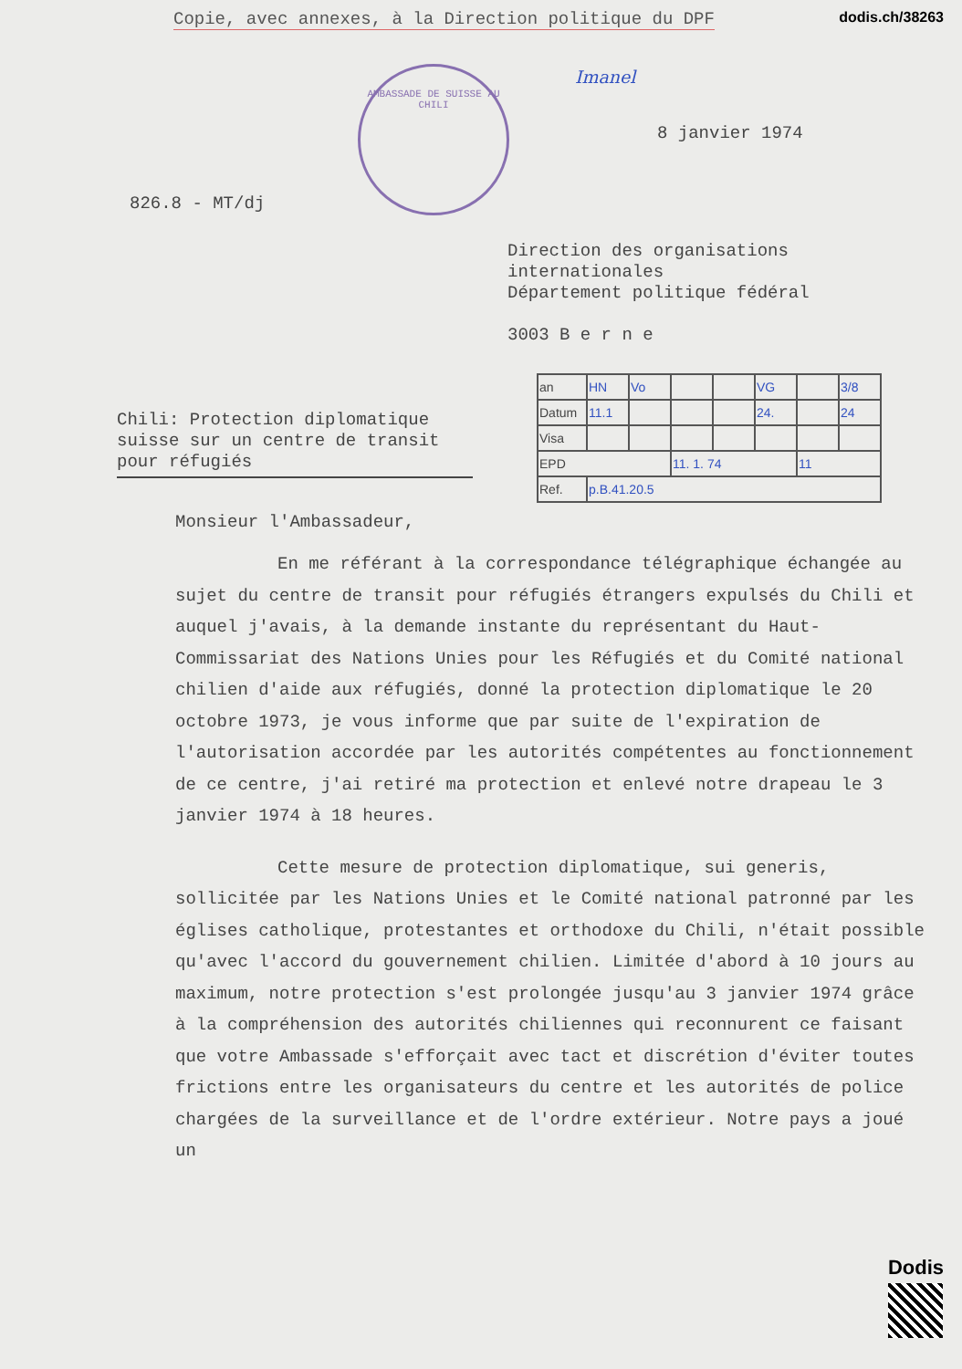Copie, avec annexes, à la Direction politique du DPF dodis.ch/38263
AMBASSADE DE SUISSE AU CHILI
Imanel
8 janvier 1974
826.8 - MT/dj
Direction des organisations
internationales
Département politique fédéral
3003 B e r n e
Chili: Protection diplomatique suisse sur un centre de transit pour réfugiés
| an | HN | Vo | | | VG | | 3/8 |
| Datum | 11.1 | | | | 24. | | 24 |
| Visa | | | | | | | |
| EPD | | | 11. 1. 74 | | | 11 | |
| Ref. | p.B.41.20.5 | | | | | | |
Monsieur l'Ambassadeur,
En me référant à la correspondance télégraphique échangée au sujet du centre de transit pour réfugiés étrangers expulsés du Chili et auquel j'avais, à la demande instante du représentant du Haut-Commissariat des Nations Unies pour les Réfugiés et du Comité national chilien d'aide aux réfugiés, donné la protection diplomatique le 20 octobre 1973, je vous informe que par suite de l'expiration de l'autorisation accordée par les autorités compétentes au fonctionnement de ce centre, j'ai retiré ma protection et enlevé notre drapeau le 3 janvier 1974 à 18 heures.
Cette mesure de protection diplomatique, sui generis, sollicitée par les Nations Unies et le Comité national patronné par les églises catholique, protestantes et orthodoxe du Chili, n'était possible qu'avec l'accord du gouvernement chilien. Limitée d'abord à 10 jours au maximum, notre protection s'est prolongée jusqu'au 3 janvier 1974 grâce à la compréhension des autorités chiliennes qui reconnurent ce faisant que votre Ambassade s'efforçait avec tact et discrétion d'éviter toutes frictions entre les organisateurs du centre et les autorités de police chargées de la surveillance et de l'ordre extérieur. Notre pays a joué un
Dodis